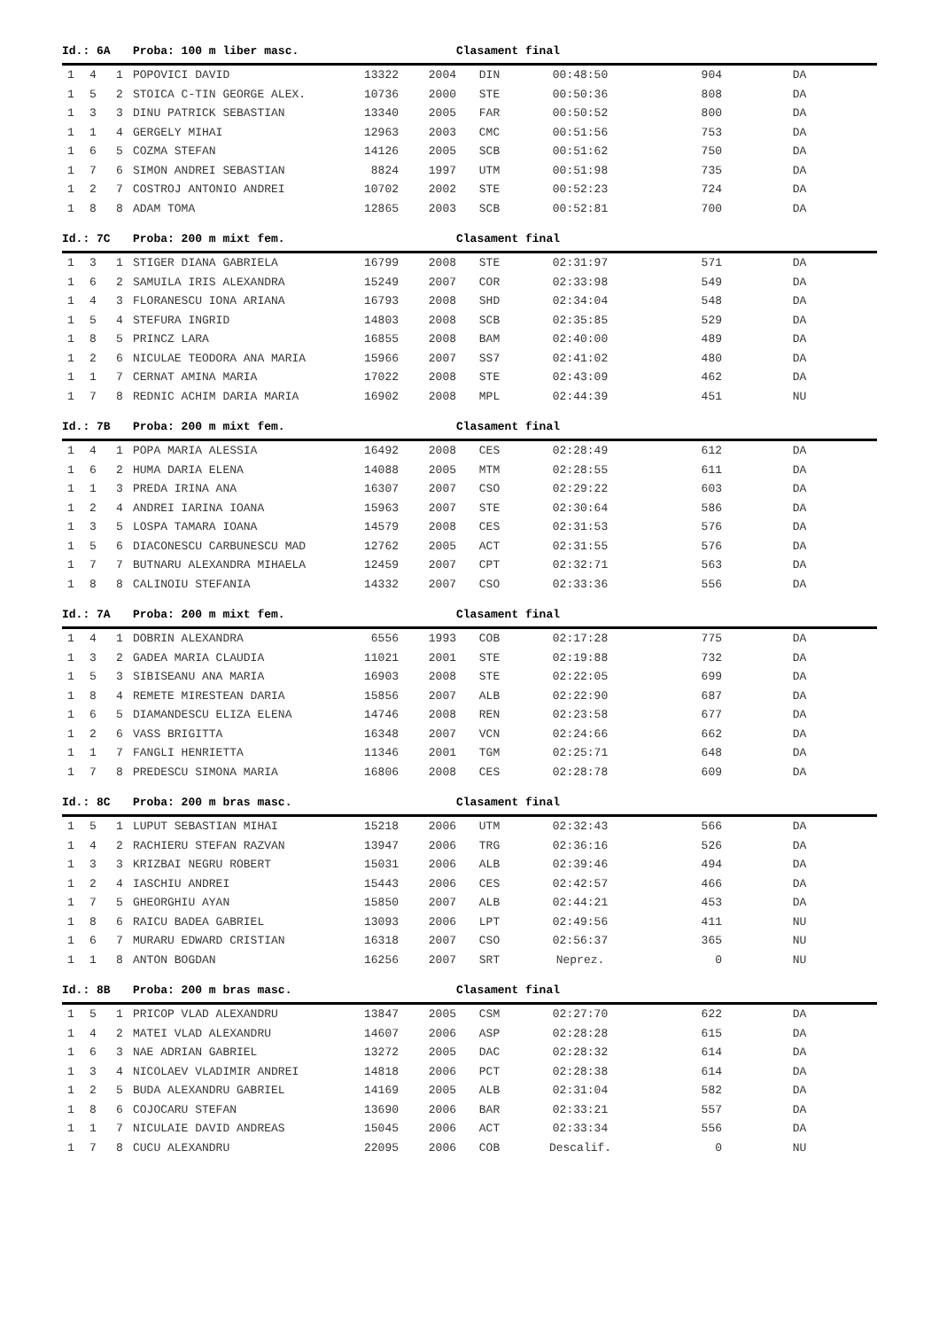| Id.: 6A | | | Proba: 100 m liber masc. | | | Clasament final | | | |
| --- | --- | --- | --- | --- | --- | --- | --- | --- | --- |
| 1 | 4 | 1 | POPOVICI DAVID | 13322 | 2004 | DIN | 00:48:50 | 904 | DA |
| 1 | 5 | 2 | STOICA C-TIN GEORGE ALEX. | 10736 | 2000 | STE | 00:50:36 | 808 | DA |
| 1 | 3 | 3 | DINU PATRICK SEBASTIAN | 13340 | 2005 | FAR | 00:50:52 | 800 | DA |
| 1 | 1 | 4 | GERGELY MIHAI | 12963 | 2003 | CMC | 00:51:56 | 753 | DA |
| 1 | 6 | 5 | COZMA STEFAN | 14126 | 2005 | SCB | 00:51:62 | 750 | DA |
| 1 | 7 | 6 | SIMON ANDREI SEBASTIAN | 8824 | 1997 | UTM | 00:51:98 | 735 | DA |
| 1 | 2 | 7 | COSTROJ ANTONIO ANDREI | 10702 | 2002 | STE | 00:52:23 | 724 | DA |
| 1 | 8 | 8 | ADAM TOMA | 12865 | 2003 | SCB | 00:52:81 | 700 | DA |
| Id.: 7C | | | Proba: 200 m mixt fem. | | | Clasament final | | | |
| --- | --- | --- | --- | --- | --- | --- | --- | --- | --- |
| 1 | 3 | 1 | STIGER DIANA GABRIELA | 16799 | 2008 | STE | 02:31:97 | 571 | DA |
| 1 | 6 | 2 | SAMUILA IRIS ALEXANDRA | 15249 | 2007 | COR | 02:33:98 | 549 | DA |
| 1 | 4 | 3 | FLORANESCU IONA ARIANA | 16793 | 2008 | SHD | 02:34:04 | 548 | DA |
| 1 | 5 | 4 | STEFURA INGRID | 14803 | 2008 | SCB | 02:35:85 | 529 | DA |
| 1 | 8 | 5 | PRINCZ LARA | 16855 | 2008 | BAM | 02:40:00 | 489 | DA |
| 1 | 2 | 6 | NICULAE TEODORA ANA MARIA | 15966 | 2007 | SS7 | 02:41:02 | 480 | DA |
| 1 | 1 | 7 | CERNAT AMINA MARIA | 17022 | 2008 | STE | 02:43:09 | 462 | DA |
| 1 | 7 | 8 | REDNIC ACHIM DARIA MARIA | 16902 | 2008 | MPL | 02:44:39 | 451 | NU |
| Id.: 7B | | | Proba: 200 m mixt fem. | | | Clasament final | | | |
| --- | --- | --- | --- | --- | --- | --- | --- | --- | --- |
| 1 | 4 | 1 | POPA MARIA ALESSIA | 16492 | 2008 | CES | 02:28:49 | 612 | DA |
| 1 | 6 | 2 | HUMA DARIA ELENA | 14088 | 2005 | MTM | 02:28:55 | 611 | DA |
| 1 | 1 | 3 | PREDA IRINA ANA | 16307 | 2007 | CSO | 02:29:22 | 603 | DA |
| 1 | 2 | 4 | ANDREI IARINA IOANA | 15963 | 2007 | STE | 02:30:64 | 586 | DA |
| 1 | 3 | 5 | LOSPA TAMARA IOANA | 14579 | 2008 | CES | 02:31:53 | 576 | DA |
| 1 | 5 | 6 | DIACONESCU CARBUNESCU MAD | 12762 | 2005 | ACT | 02:31:55 | 576 | DA |
| 1 | 7 | 7 | BUTNARU ALEXANDRA MIHAELA | 12459 | 2007 | CPT | 02:32:71 | 563 | DA |
| 1 | 8 | 8 | CALINOIU STEFANIA | 14332 | 2007 | CSO | 02:33:36 | 556 | DA |
| Id.: 7A | | | Proba: 200 m mixt fem. | | | Clasament final | | | |
| --- | --- | --- | --- | --- | --- | --- | --- | --- | --- |
| 1 | 4 | 1 | DOBRIN ALEXANDRA | 6556 | 1993 | COB | 02:17:28 | 775 | DA |
| 1 | 3 | 2 | GADEA MARIA CLAUDIA | 11021 | 2001 | STE | 02:19:88 | 732 | DA |
| 1 | 5 | 3 | SIBISEANU ANA MARIA | 16903 | 2008 | STE | 02:22:05 | 699 | DA |
| 1 | 8 | 4 | REMETE MIRESTEAN DARIA | 15856 | 2007 | ALB | 02:22:90 | 687 | DA |
| 1 | 6 | 5 | DIAMANDESCU ELIZA ELENA | 14746 | 2008 | REN | 02:23:58 | 677 | DA |
| 1 | 2 | 6 | VASS BRIGITTA | 16348 | 2007 | VCN | 02:24:66 | 662 | DA |
| 1 | 1 | 7 | FANGLI HENRIETTA | 11346 | 2001 | TGM | 02:25:71 | 648 | DA |
| 1 | 7 | 8 | PREDESCU SIMONA MARIA | 16806 | 2008 | CES | 02:28:78 | 609 | DA |
| Id.: 8C | | | Proba: 200 m bras masc. | | | Clasament final | | | |
| --- | --- | --- | --- | --- | --- | --- | --- | --- | --- |
| 1 | 5 | 1 | LUPUT SEBASTIAN MIHAI | 15218 | 2006 | UTM | 02:32:43 | 566 | DA |
| 1 | 4 | 2 | RACHIERU STEFAN RAZVAN | 13947 | 2006 | TRG | 02:36:16 | 526 | DA |
| 1 | 3 | 3 | KRIZBAI NEGRU ROBERT | 15031 | 2006 | ALB | 02:39:46 | 494 | DA |
| 1 | 2 | 4 | IASCHIU ANDREI | 15443 | 2006 | CES | 02:42:57 | 466 | DA |
| 1 | 7 | 5 | GHEORGHIU AYAN | 15850 | 2007 | ALB | 02:44:21 | 453 | DA |
| 1 | 8 | 6 | RAICU BADEA GABRIEL | 13093 | 2006 | LPT | 02:49:56 | 411 | NU |
| 1 | 6 | 7 | MURARU EDWARD CRISTIAN | 16318 | 2007 | CSO | 02:56:37 | 365 | NU |
| 1 | 1 | 8 | ANTON BOGDAN | 16256 | 2007 | SRT | Neprez. | 0 | NU |
| Id.: 8B | | | Proba: 200 m bras masc. | | | Clasament final | | | |
| --- | --- | --- | --- | --- | --- | --- | --- | --- | --- |
| 1 | 5 | 1 | PRICOP VLAD ALEXANDRU | 13847 | 2005 | CSM | 02:27:70 | 622 | DA |
| 1 | 4 | 2 | MATEI VLAD ALEXANDRU | 14607 | 2006 | ASP | 02:28:28 | 615 | DA |
| 1 | 6 | 3 | NAE ADRIAN GABRIEL | 13272 | 2005 | DAC | 02:28:32 | 614 | DA |
| 1 | 3 | 4 | NICOLAEV VLADIMIR ANDREI | 14818 | 2006 | PCT | 02:28:38 | 614 | DA |
| 1 | 2 | 5 | BUDA ALEXANDRU GABRIEL | 14169 | 2005 | ALB | 02:31:04 | 582 | DA |
| 1 | 8 | 6 | COJOCARU STEFAN | 13690 | 2006 | BAR | 02:33:21 | 557 | DA |
| 1 | 1 | 7 | NICULAIE DAVID ANDREAS | 15045 | 2006 | ACT | 02:33:34 | 556 | DA |
| 1 | 7 | 8 | CUCU ALEXANDRU | 22095 | 2006 | COB | Descalif. | 0 | NU |